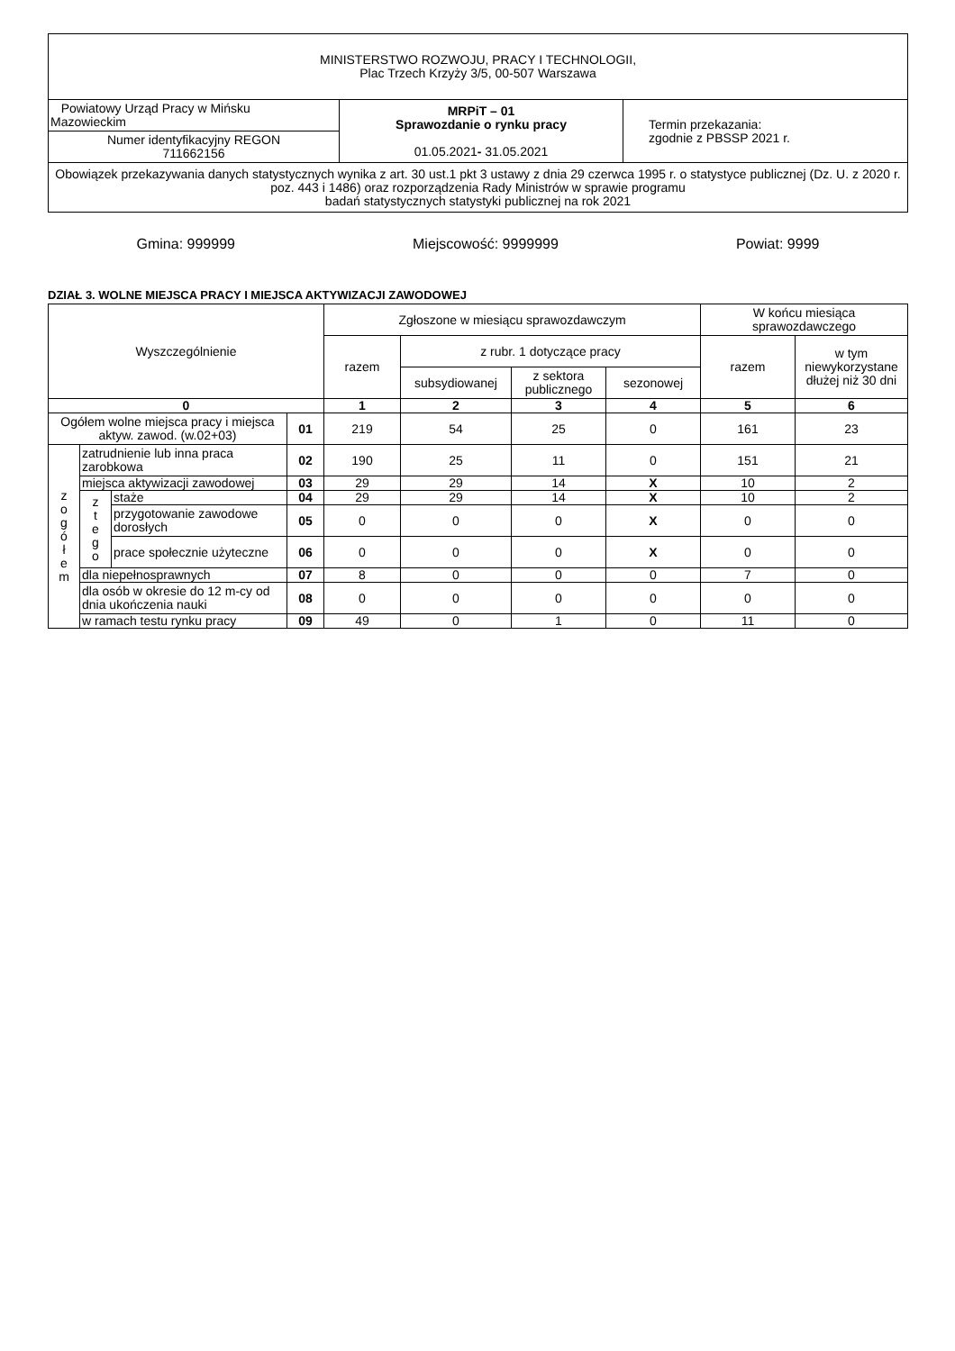| MINISTERSTWO ROZWOJU, PRACY I TECHNOLOGII, Plac Trzech Krzyży 3/5, 00-507 Warszawa | | |
| Powiatowy Urząd Pracy w Mińsku Mazowieckim | MRPiT – 01 Sprawozdanie o rynku pracy 01.05.2021 - 31.05.2021 | Termin przekazania: zgodnie z PBSSP 2021 r. |
| Numer identyfikacyjny REGON 711662156 | | |
| Obowiązek przekazywania danych statystycznych wynika z art. 30 ust.1 pkt 3 ustawy z dnia 29 czerwca 1995 r. o statystyce publicznej (Dz. U. z 2020 r. poz. 443 i 1486) oraz rozporządzenia Rady Ministrów w sprawie programu badań statystycznych statystyki publicznej na rok 2021 | | |
Gmina: 999999 Miejscowość: 9999999 Powiat: 9999
DZIAŁ 3. WOLNE MIEJSCA PRACY I MIEJSCA AKTYWIZACJI ZAWODOWEJ
| Wyszczególnienie | | | | Zgłoszone w miesiącu sprawozdawczym | | | | W końcu miesiąca sprawozdawczego | |
| --- | --- | --- | --- | --- | --- | --- | --- | --- | --- |
| | | | | razem | z rubr. 1 dotyczące pracy | | | razem | w tym niewykorzystane dłużej niż 30 dni |
| | | | | | subsydiowanej | z sektora publicznego | sezonowej | | |
| 0 | | | | 1 | 2 | 3 | 4 | 5 | 6 |
| Ogółem wolne miejsca pracy i miejsca aktyw. zawod. (w.02+03) | | | 01 | 219 | 54 | 25 | 0 | 161 | 23 |
| z o g ó ł e m | zatrudnienie lub inna praca zarobkowa | | 02 | 190 | 25 | 11 | 0 | 151 | 21 |
| | miejsca aktywizacji zawodowej | | 03 | 29 | 29 | 14 | X | 10 | 2 |
| | z t e g o | staże | 04 | 29 | 29 | 14 | X | 10 | 2 |
| | | przygotowanie zawodowe dorosłych | 05 | 0 | 0 | 0 | X | 0 | 0 |
| | | prace społecznie użyteczne | 06 | 0 | 0 | 0 | X | 0 | 0 |
| | dla niepełnosprawnych | | 07 | 8 | 0 | 0 | 0 | 7 | 0 |
| | dla osób w okresie do 12 m-cy od dnia ukończenia nauki | | 08 | 0 | 0 | 0 | 0 | 0 | 0 |
| | w ramach testu rynku pracy | | 09 | 49 | 0 | 1 | 0 | 11 | 0 |